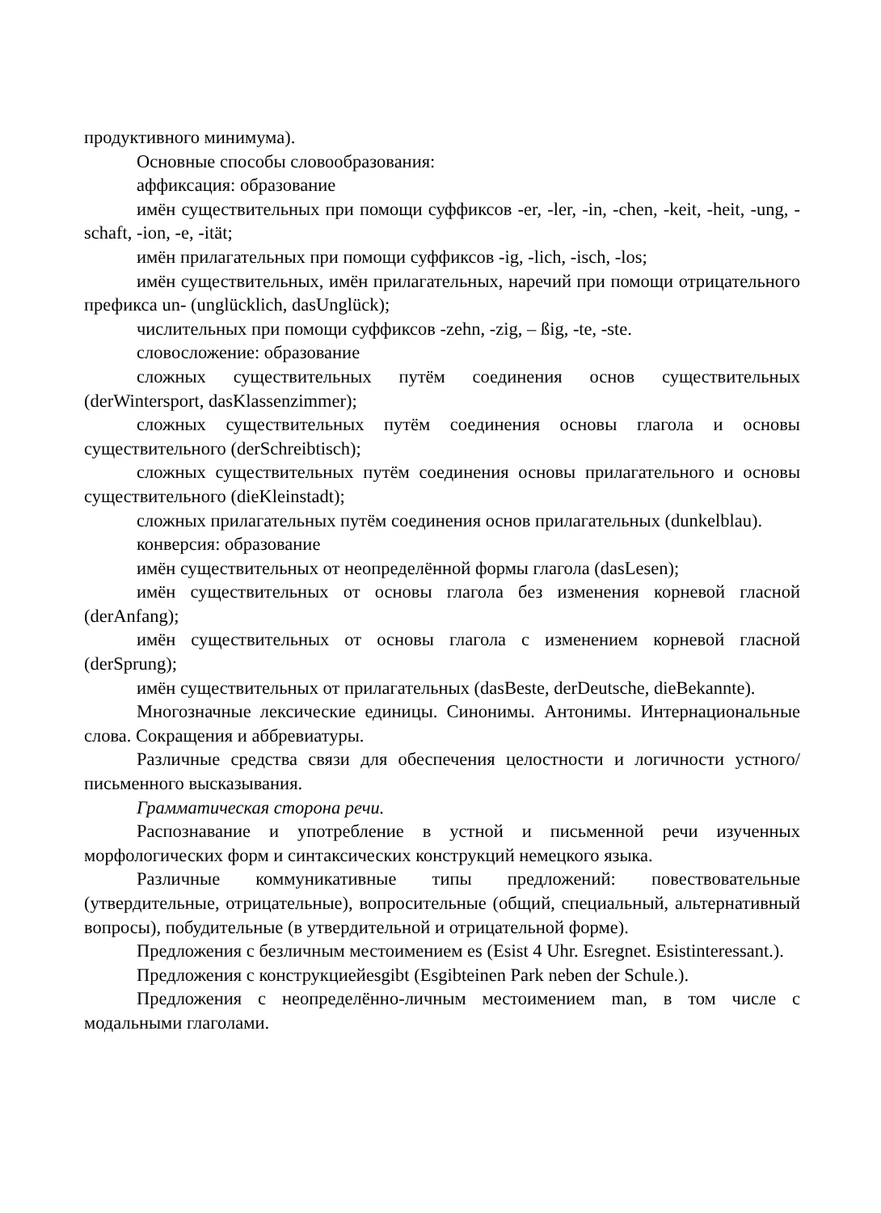продуктивного минимума).
Основные способы словообразования:
аффиксация: образование
имён существительных при помощи суффиксов -er, -ler, -in, -chen, -keit, -heit, -ung, -schaft, -ion, -e, -ität;
имён прилагательных при помощи суффиксов -ig, -lich, -isch, -los;
имён существительных, имён прилагательных, наречий при помощи отрицательного префикса un- (unglücklich, dasUnglück);
числительных при помощи суффиксов -zehn, -zig, – ßig, -te, -ste.
словосложение: образование
сложных существительных путём соединения основ существительных (derWintersport, dasKlassenzimmer);
сложных существительных путём соединения основы глагола и основы существительного (derSchreibtisch);
сложных существительных путём соединения основы прилагательного и основы существительного (dieKleinstadt);
сложных прилагательных путём соединения основ прилагательных (dunkelblau).
конверсия: образование
имён существительных от неопределённой формы глагола (dasLesen);
имён существительных от основы глагола без изменения корневой гласной (derAnfang);
имён существительных от основы глагола с изменением корневой гласной (derSprung);
имён существительных от прилагательных (dasBeste, derDeutsche, dieBekannte).
Многозначные лексические единицы. Синонимы. Антонимы. Интернациональные слова. Сокращения и аббревиатуры.
Различные средства связи для обеспечения целостности и логичности устного/письменного высказывания.
Грамматическая сторона речи.
Распознавание и употребление в устной и письменной речи изученных морфологических форм и синтаксических конструкций немецкого языка.
Различные коммуникативные типы предложений: повествовательные (утвердительные, отрицательные), вопросительные (общий, специальный, альтернативный вопросы), побудительные (в утвердительной и отрицательной форме).
Предложения с безличным местоимением es (Esist 4 Uhr. Esregnet. Esistinteressant.).
Предложения с конструкциейesgibt (Esgibteinen Park neben der Schule.).
Предложения с неопределённо-личным местоимением man, в том числе с модальными глаголами.